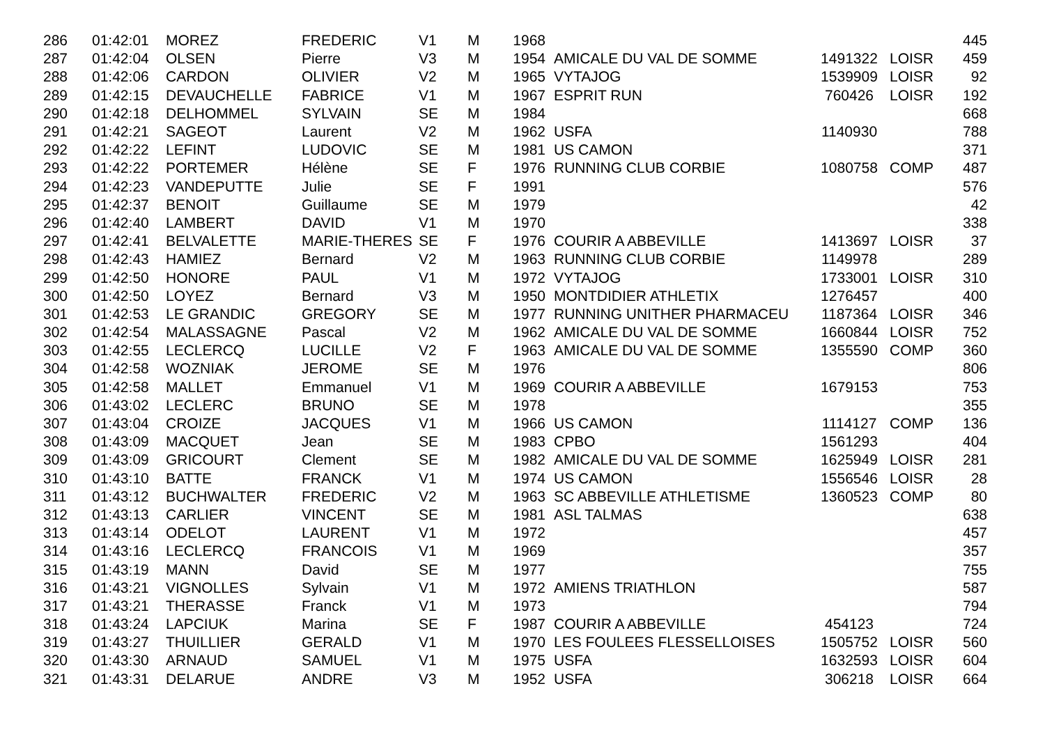| 286 | 01:42:01 | MOREZ | FREDERIC | V1 | M | 1968 | | | | 445 |
| 287 | 01:42:04 | OLSEN | Pierre | V3 | M | 1954 | AMICALE DU VAL DE SOMME | 1491322 | LOISR | 459 |
| 288 | 01:42:06 | CARDON | OLIVIER | V2 | M | 1965 | VYTAJOG | 1539909 | LOISR | 92 |
| 289 | 01:42:15 | DEVAUCHELLE | FABRICE | V1 | M | 1967 | ESPRIT RUN | 760426 | LOISR | 192 |
| 290 | 01:42:18 | DELHOMMEL | SYLVAIN | SE | M | 1984 | | | | 668 |
| 291 | 01:42:21 | SAGEOT | Laurent | V2 | M | 1962 | USFA | 1140930 | | 788 |
| 292 | 01:42:22 | LEFINT | LUDOVIC | SE | M | 1981 | US CAMON | | | 371 |
| 293 | 01:42:22 | PORTEMER | Hélène | SE | F | 1976 | RUNNING CLUB CORBIE | 1080758 | COMP | 487 |
| 294 | 01:42:23 | VANDEPUTTE | Julie | SE | F | 1991 | | | | 576 |
| 295 | 01:42:37 | BENOIT | Guillaume | SE | M | 1979 | | | | 42 |
| 296 | 01:42:40 | LAMBERT | DAVID | V1 | M | 1970 | | | | 338 |
| 297 | 01:42:41 | BELVALETTE | MARIE-THERES | SE | F | 1976 | COURIR A ABBEVILLE | 1413697 | LOISR | 37 |
| 298 | 01:42:43 | HAMIEZ | Bernard | V2 | M | 1963 | RUNNING CLUB CORBIE | 1149978 | | 289 |
| 299 | 01:42:50 | HONORE | PAUL | V1 | M | 1972 | VYTAJOG | 1733001 | LOISR | 310 |
| 300 | 01:42:50 | LOYEZ | Bernard | V3 | M | 1950 | MONTDIDIER ATHLETIX | 1276457 | | 400 |
| 301 | 01:42:53 | LE GRANDIC | GREGORY | SE | M | 1977 | RUNNING UNITHER PHARMACEU | 1187364 | LOISR | 346 |
| 302 | 01:42:54 | MALASSAGNE | Pascal | V2 | M | 1962 | AMICALE DU VAL DE SOMME | 1660844 | LOISR | 752 |
| 303 | 01:42:55 | LECLERCQ | LUCILLE | V2 | F | 1963 | AMICALE DU VAL DE SOMME | 1355590 | COMP | 360 |
| 304 | 01:42:58 | WOZNIAK | JEROME | SE | M | 1976 | | | | 806 |
| 305 | 01:42:58 | MALLET | Emmanuel | V1 | M | 1969 | COURIR A ABBEVILLE | 1679153 | | 753 |
| 306 | 01:43:02 | LECLERC | BRUNO | SE | M | 1978 | | | | 355 |
| 307 | 01:43:04 | CROIZE | JACQUES | V1 | M | 1966 | US CAMON | 1114127 | COMP | 136 |
| 308 | 01:43:09 | MACQUET | Jean | SE | M | 1983 | CPBO | 1561293 | | 404 |
| 309 | 01:43:09 | GRICOURT | Clement | SE | M | 1982 | AMICALE DU VAL DE SOMME | 1625949 | LOISR | 281 |
| 310 | 01:43:10 | BATTE | FRANCK | V1 | M | 1974 | US CAMON | 1556546 | LOISR | 28 |
| 311 | 01:43:12 | BUCHWALTER | FREDERIC | V2 | M | 1963 | SC ABBEVILLE ATHLETISME | 1360523 | COMP | 80 |
| 312 | 01:43:13 | CARLIER | VINCENT | SE | M | 1981 | ASL TALMAS | | | 638 |
| 313 | 01:43:14 | ODELOT | LAURENT | V1 | M | 1972 | | | | 457 |
| 314 | 01:43:16 | LECLERCQ | FRANCOIS | V1 | M | 1969 | | | | 357 |
| 315 | 01:43:19 | MANN | David | SE | M | 1977 | | | | 755 |
| 316 | 01:43:21 | VIGNOLLES | Sylvain | V1 | M | 1972 | AMIENS TRIATHLON | | | 587 |
| 317 | 01:43:21 | THERASSE | Franck | V1 | M | 1973 | | | | 794 |
| 318 | 01:43:24 | LAPCIUK | Marina | SE | F | 1987 | COURIR A ABBEVILLE | 454123 | | 724 |
| 319 | 01:43:27 | THUILLIER | GERALD | V1 | M | 1970 | LES FOULEES FLESSELLOISES | 1505752 | LOISR | 560 |
| 320 | 01:43:30 | ARNAUD | SAMUEL | V1 | M | 1975 | USFA | 1632593 | LOISR | 604 |
| 321 | 01:43:31 | DELARUE | ANDRE | V3 | M | 1952 | USFA | 306218 | LOISR | 664 |